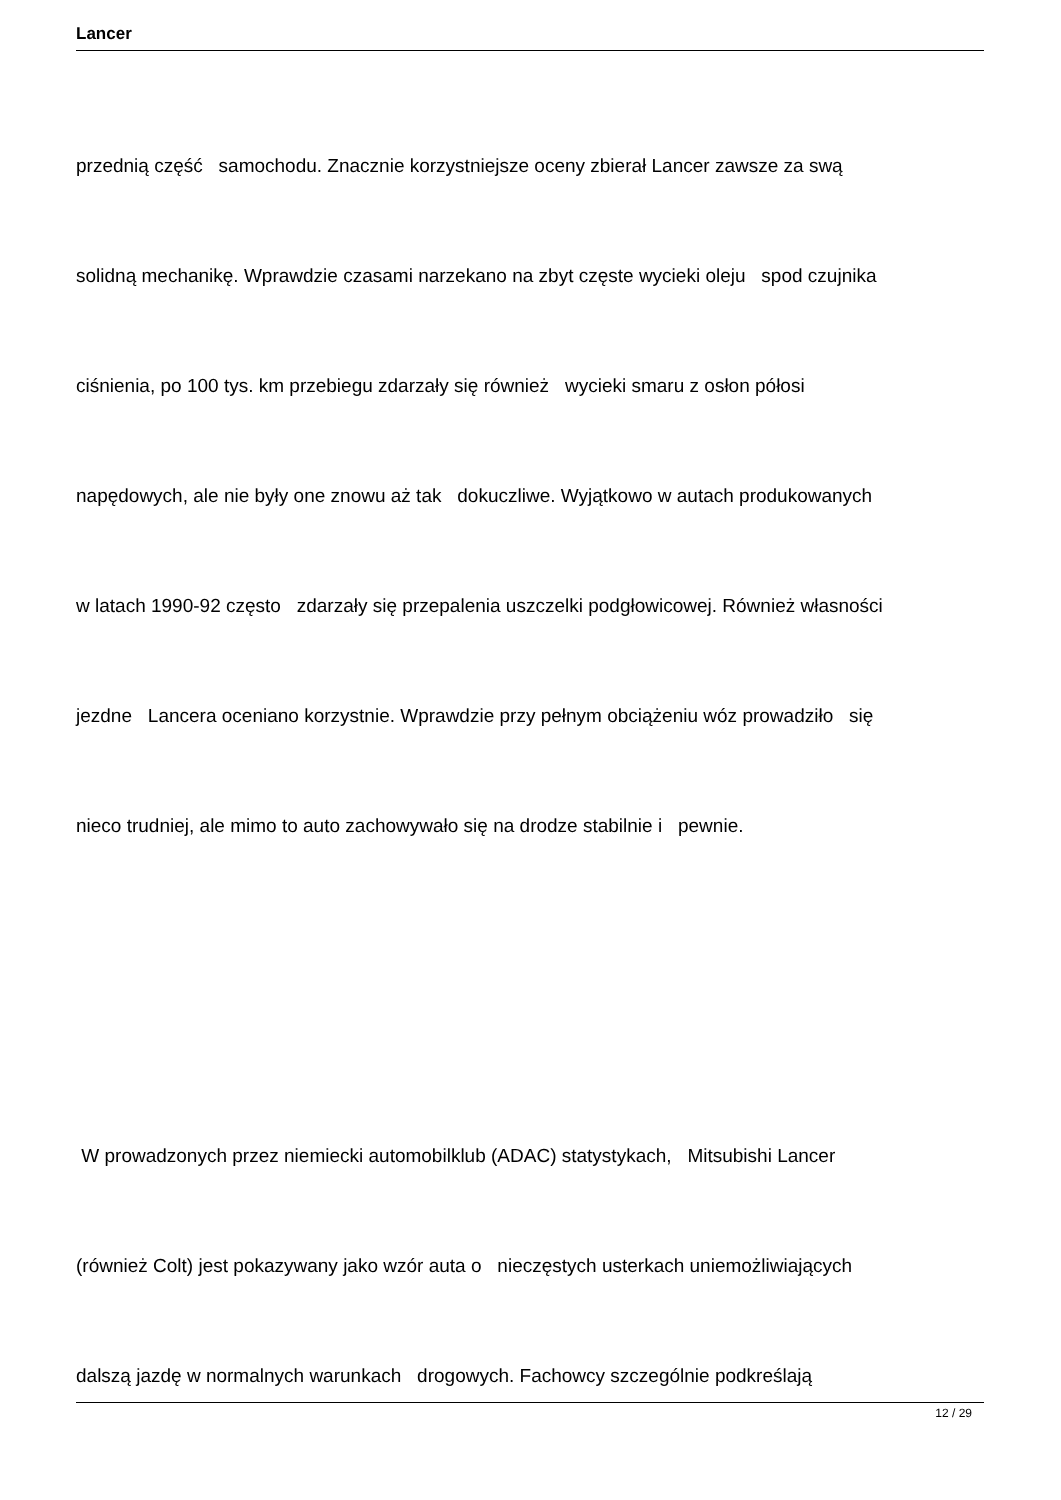Lancer
przednią część samochodu. Znacznie korzystniejsze oceny zbierał Lancer zawsze za swą
solidną mechanikę. Wprawdzie czasami narzekano na zbyt częste wycieki oleju spod czujnika
ciśnienia, po 100 tys. km przebiegu zdarzały się również wycieki smaru z osłon półosi
napędowych, ale nie były one znowu aż tak dokuczliwe. Wyjątkowo w autach produkowanych
w latach 1990-92 często zdarzały się przepalenia uszczelki podgłowicowej. Również własności
jezdne Lancera oceniano korzystnie. Wprawdzie przy pełnym obciążeniu wóz prowadziło się
nieco trudniej, ale mimo to auto zachowywało się na drodze stabilnie i pewnie.
W prowadzonych przez niemiecki automobilklub (ADAC) statystykach, Mitsubishi Lancer
(również Colt) jest pokazywany jako wzór auta o nieczęstych usterkach uniemożliwiających
dalszą jazdę w normalnych warunkach drogowych. Fachowcy szczególnie podkreślają
12 / 29